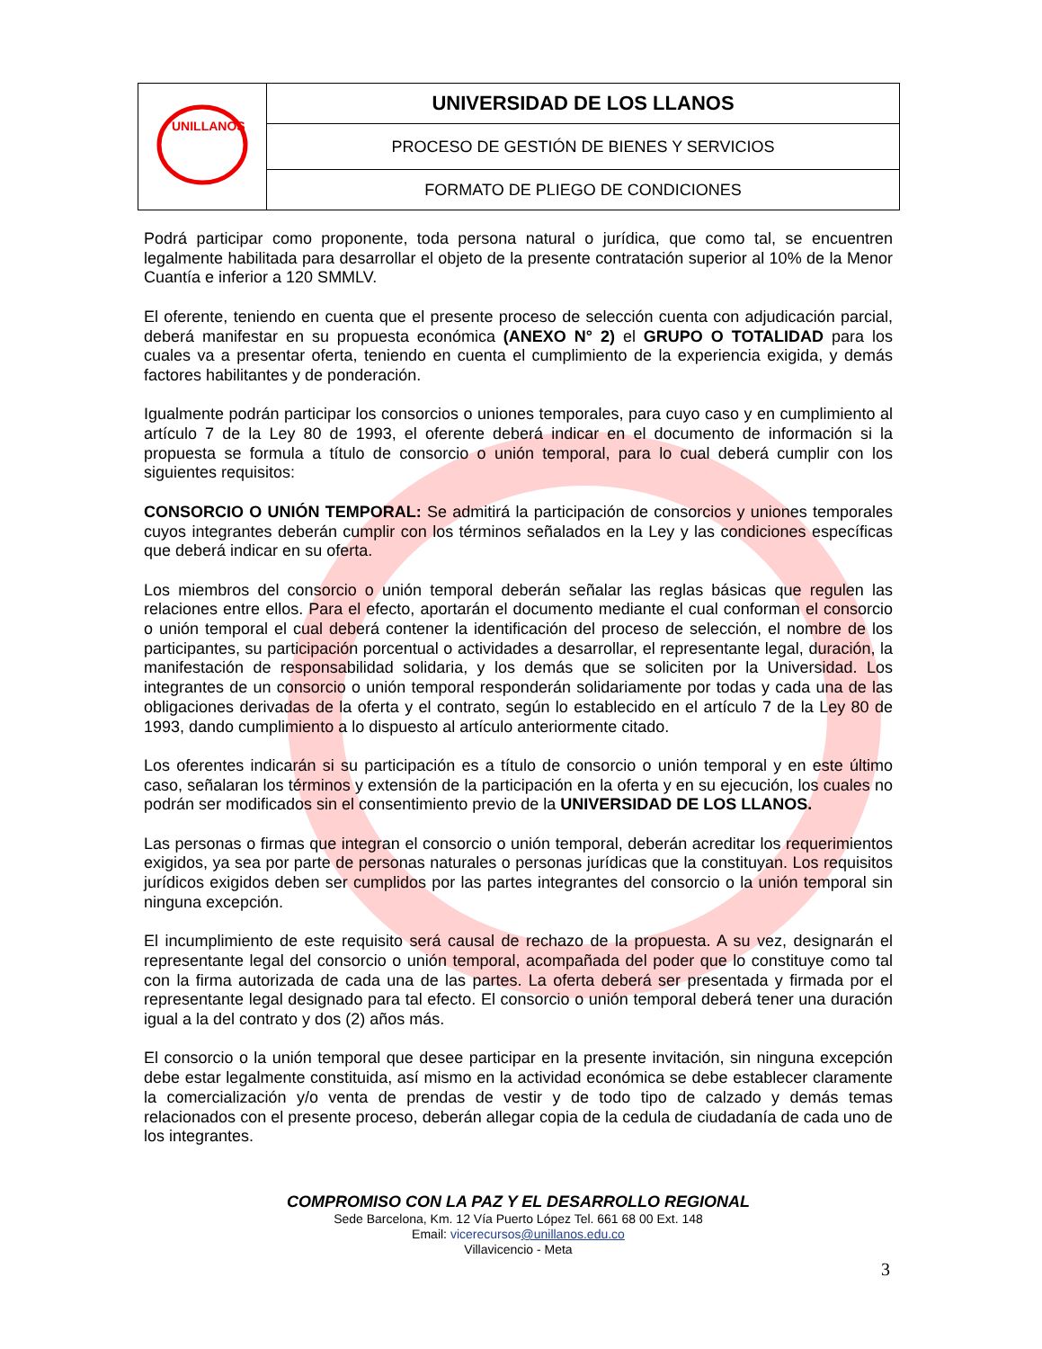| UNILLANOS | UNIVERSIDAD DE LOS LLANOS |
| | PROCESO DE GESTIÓN DE BIENES Y SERVICIOS |
| | FORMATO DE PLIEGO DE CONDICIONES |
Podrá participar como proponente, toda persona natural o jurídica, que como tal, se encuentren legalmente habilitada para desarrollar el objeto de la presente contratación superior al 10% de la Menor Cuantía e inferior a 120 SMMLV.
El oferente, teniendo en cuenta que el presente proceso de selección cuenta con adjudicación parcial, deberá manifestar en su propuesta económica (ANEXO N° 2) el GRUPO O TOTALIDAD para los cuales va a presentar oferta, teniendo en cuenta el cumplimiento de la experiencia exigida, y demás factores habilitantes y de ponderación.
Igualmente podrán participar los consorcios o uniones temporales, para cuyo caso y en cumplimiento al artículo 7 de la Ley 80 de 1993, el oferente deberá indicar en el documento de información si la propuesta se formula a título de consorcio o unión temporal, para lo cual deberá cumplir con los siguientes requisitos:
CONSORCIO O UNIÓN TEMPORAL: Se admitirá la participación de consorcios y uniones temporales cuyos integrantes deberán cumplir con los términos señalados en la Ley y las condiciones específicas que deberá indicar en su oferta.
Los miembros del consorcio o unión temporal deberán señalar las reglas básicas que regulen las relaciones entre ellos. Para el efecto, aportarán el documento mediante el cual conforman el consorcio o unión temporal el cual deberá contener la identificación del proceso de selección, el nombre de los participantes, su participación porcentual o actividades a desarrollar, el representante legal, duración, la manifestación de responsabilidad solidaria, y los demás que se soliciten por la Universidad. Los integrantes de un consorcio o unión temporal responderán solidariamente por todas y cada una de las obligaciones derivadas de la oferta y el contrato, según lo establecido en el artículo 7 de la Ley 80 de 1993, dando cumplimiento a lo dispuesto al artículo anteriormente citado.
Los oferentes indicarán si su participación es a título de consorcio o unión temporal y en este último caso, señalaran los términos y extensión de la participación en la oferta y en su ejecución, los cuales no podrán ser modificados sin el consentimiento previo de la UNIVERSIDAD DE LOS LLANOS.
Las personas o firmas que integran el consorcio o unión temporal, deberán acreditar los requerimientos exigidos, ya sea por parte de personas naturales o personas jurídicas que la constituyan. Los requisitos jurídicos exigidos deben ser cumplidos por las partes integrantes del consorcio o la unión temporal sin ninguna excepción.
El incumplimiento de este requisito será causal de rechazo de la propuesta. A su vez, designarán el representante legal del consorcio o unión temporal, acompañada del poder que lo constituye como tal con la firma autorizada de cada una de las partes. La oferta deberá ser presentada y firmada por el representante legal designado para tal efecto. El consorcio o unión temporal deberá tener una duración igual a la del contrato y dos (2) años más.
El consorcio o la unión temporal que desee participar en la presente invitación, sin ninguna excepción debe estar legalmente constituida, así mismo en la actividad económica se debe establecer claramente la comercialización y/o venta de prendas de vestir y de todo tipo de calzado y demás temas relacionados con el presente proceso, deberán allegar copia de la cedula de ciudadanía de cada uno de los integrantes.
COMPROMISO CON LA PAZ Y EL DESARROLLO REGIONAL
Sede Barcelona, Km. 12 Vía Puerto López Tel. 661 68 00 Ext. 148
Email: vicerecursos@unillanos.edu.co
Villavicencio - Meta
3